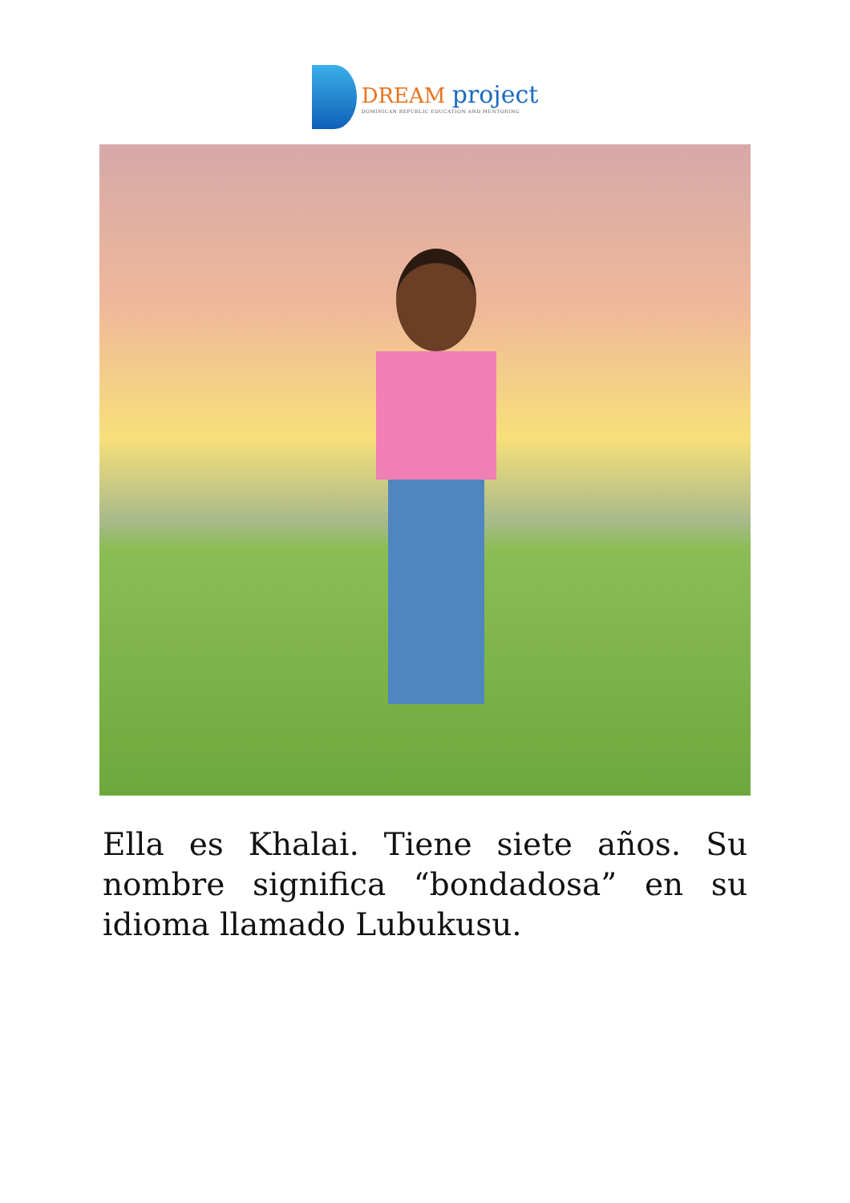DREAM project
DOMINICAN REPUBLIC EDUCATION AND MENTORING
Ella es Khalai. Tiene siete años. Su nombre significa “bondadosa” en su idioma llamado Lubukusu.